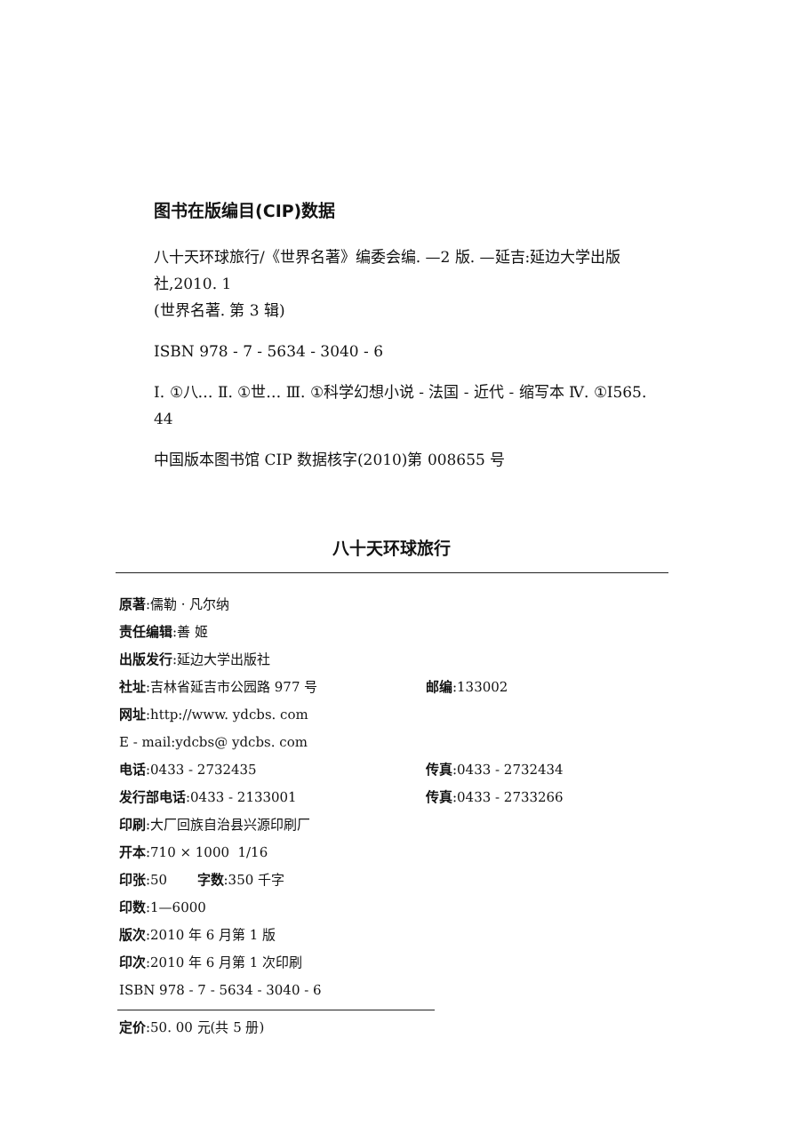图书在版编目(CIP)数据
八十天环球旅行/《世界名著》编委会编. —2 版. —延吉:延边大学出版社,2010. 1
(世界名著. 第 3 辑)
ISBN 978 - 7 - 5634 - 3040 - 6
Ⅰ. ①八… Ⅱ. ①世… Ⅲ. ①科学幻想小说 - 法国 - 近代 - 缩写本 Ⅳ. ①I565. 44
中国版本图书馆 CIP 数据核字(2010)第 008655 号
八十天环球旅行
原著:儒勒 · 凡尔纳
责任编辑:善 姬
出版发行:延边大学出版社
社址:吉林省延吉市公园路 977 号 邮编:133002
网址:http://www. ydcbs. com
E - mail:ydcbs@ ydcbs. com
电话:0433 - 2732435 传真:0433 - 2732434
发行部电话:0433 - 2133001 传真:0433 - 2733266
印刷:大厂回族自治县兴源印刷厂
开本:710 × 1000 1/16
印张:50 字数:350 千字
印数:1—6000
版次:2010 年 6 月第 1 版
印次:2010 年 6 月第 1 次印刷
ISBN 978 - 7 - 5634 - 3040 - 6
定价:50. 00 元(共 5 册)